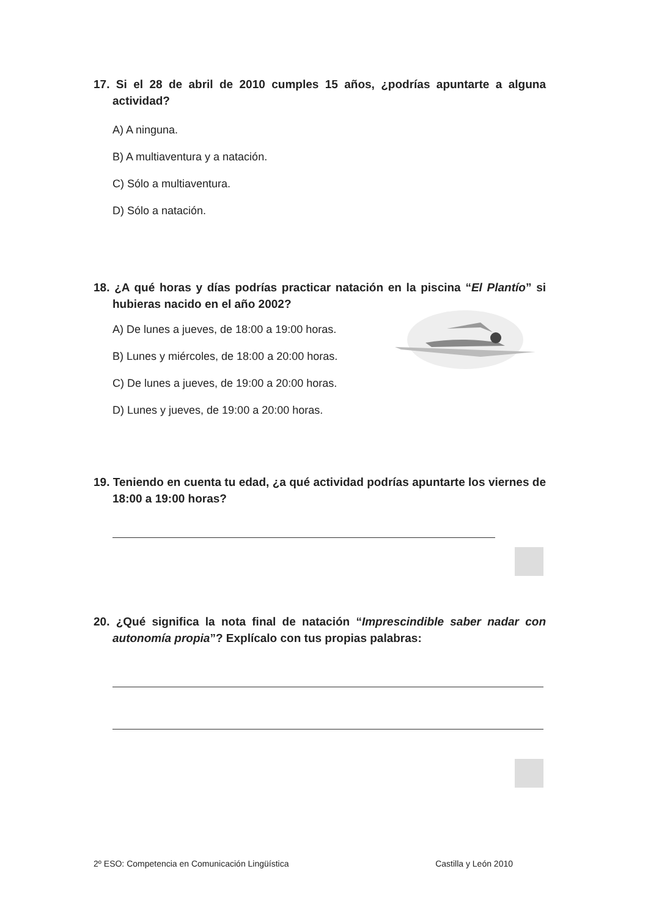17. Si el 28 de abril de 2010 cumples 15 años, ¿podrías apuntarte a alguna actividad?
A) A ninguna.
B) A multiaventura y a natación.
C) Sólo a multiaventura.
D) Sólo a natación.
18. ¿A qué horas y días podrías practicar natación en la piscina “El Plantío” si hubieras nacido en el año 2002?
A) De lunes a jueves, de 18:00 a 19:00 horas.
B) Lunes y miércoles, de 18:00 a 20:00 horas.
C) De lunes a jueves, de 19:00 a 20:00 horas.
D) Lunes y jueves, de 19:00 a 20:00 horas.
19. Teniendo en cuenta tu edad, ¿a qué actividad podrías apuntarte los viernes de 18:00 a 19:00 horas?
20. ¿Qué significa la nota final de natación “Imprescindible saber nadar con autonomía propia”? Explícalo con tus propias palabras:
2º ESO: Competencia en Comunicación Lingüística Castilla y León 2010